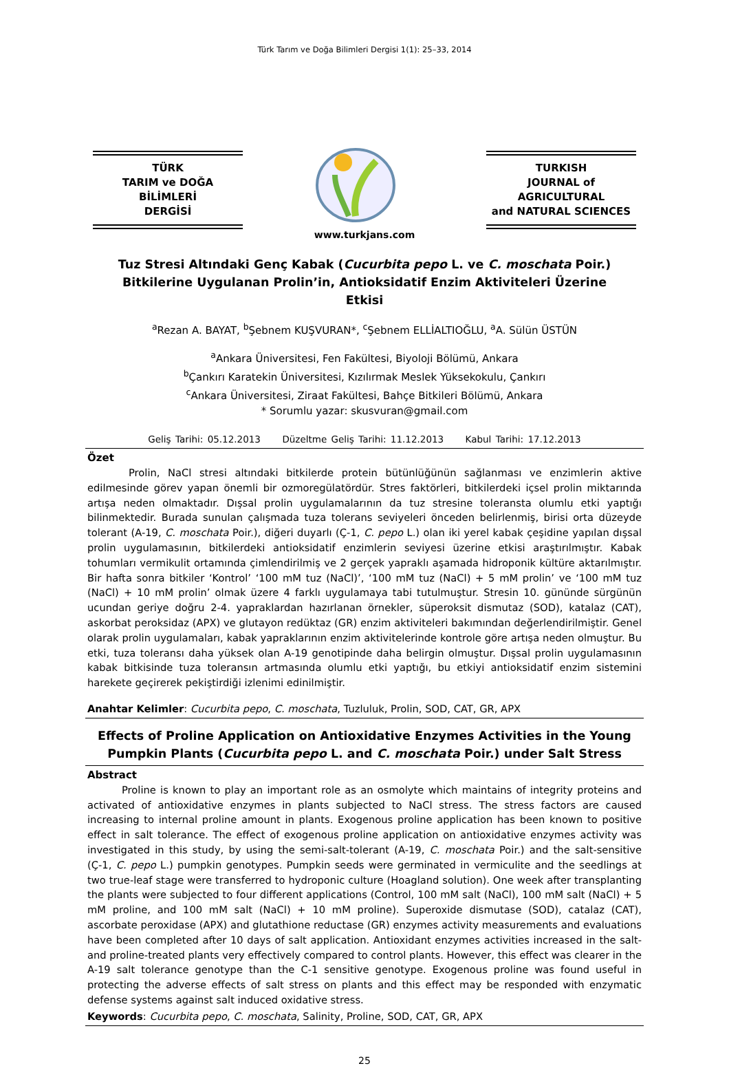Türk Tarım ve Doğa Bilimleri Dergisi 1(1): 25–33, 2014
TÜRK
TARIM ve DOĞA BİLİMLERİ
DERGİSİ
www.turkjans.com
TURKISH
JOURNAL of AGRICULTURAL
and NATURAL SCIENCES
Tuz Stresi Altındaki Genç Kabak (Cucurbita pepo L. ve C. moschata Poir.) Bitkilerine Uygulanan Prolin’in, Antioksidatif Enzim Aktiviteleri Üzerine Etkisi
<sup>a</sup> Rezan A. BAYAT, <sup>b</sup>Şebnem KUŞVURAN*, <sup>c</sup>Şebnem ELLİALTIOĞLU, <sup>a</sup>A. Sülün ÜSTÜN
<sup>a</sup> Ankara Üniversitesi, Fen Fakültesi, Biyoloji Bölümü, Ankara
<sup>b</sup> Çankırı Karatekin Üniversitesi, Kızılırmak Meslek Yüksekokulu, Çankırı
<sup>c</sup> Ankara Üniversitesi, Ziraat Fakültesi, Bahçe Bitkileri Bölümü, Ankara
* Sorumlu yazar: skusvuran@gmail.com
Geliş Tarihi: 05.12.2013 Düzeltme Geliş Tarihi: 11.12.2013 Kabul Tarihi: 17.12.2013
Özet
Prolin, NaCl stresi altındaki bitkilerde protein bütünlüğünün sağlanması ve enzimlerin aktive edilmesinde görev yapan önemli bir ozmoregülatördür. Stres faktörleri, bitkilerdeki içsel prolin miktarında artışa neden olmaktadır. Dışsal prolin uygulamalarının da tuz stresine toleransta olumlu etki yaptığı bilinmektedir. Burada sunulan çalışmada tuza tolerans seviyeleri önceden belirlenmiş, birisi orta düzeyde tolerant (A-19, C. moschata Poir.), diğeri duyarlı (Ç-1, C. pepo L.) olan iki yerel kabak çeşidine yapılan dışsal prolin uygulamasının, bitkilerdeki antioksidatif enzimlerin seviyesi üzerine etkisi araştırılmıştır. Kabak tohumları vermikulit ortamında çimlendirilmiş ve 2 gerçek yapraklı aşamada hidroponik kültüre aktarılmıştır. Bir hafta sonra bitkiler ‘Kontrol’ ‘100 mM tuz (NaCl)’, ‘100 mM tuz (NaCl) + 5 mM prolin’ ve ‘100 mM tuz (NaCl) + 10 mM prolin’ olmak üzere 4 farklı uygulamaya tabi tutulmuştur. Stresin 10. gününde sürgünün ucundan geriye doğru 2-4. yapraklardan hazırlanan örnekler, süperoksit dismutaz (SOD), katalaz (CAT), askorbat peroksidaz (APX) ve glutayon redüktaz (GR) enzim aktiviteleri bakımından değerlendirilmiştir. Genel olarak prolin uygulamaları, kabak yapraklarının enzim aktivitelerinde kontrole göre artışa neden olmuştur. Bu etki, tuza toleransı daha yüksek olan A-19 genotipinde daha belirgin olmuştur. Dışsal prolin uygulamasının kabak bitkisinde tuza toleransın artmasında olumlu etki yaptığı, bu etkiyi antioksidatif enzim sistemini harekete geçirerek pekiştirdiği izlenimi edinilmiştir.
Anahtar Kelimler: Cucurbita pepo, C. moschata, Tuzluluk, Prolin, SOD, CAT, GR, APX
Effects of Proline Application on Antioxidative Enzymes Activities in the Young Pumpkin Plants (Cucurbita pepo L. and C. moschata Poir.) under Salt Stress
Abstract
Proline is known to play an important role as an osmolyte which maintains of integrity proteins and activated of antioxidative enzymes in plants subjected to NaCl stress. The stress factors are caused increasing to internal proline amount in plants. Exogenous proline application has been known to positive effect in salt tolerance. The effect of exogenous proline application on antioxidative enzymes activity was investigated in this study, by using the semi-salt-tolerant (A-19, C. moschata Poir.) and the salt-sensitive (Ç-1, C. pepo L.) pumpkin genotypes. Pumpkin seeds were germinated in vermiculite and the seedlings at two true-leaf stage were transferred to hydroponic culture (Hoagland solution). One week after transplanting the plants were subjected to four different applications (Control, 100 mM salt (NaCl), 100 mM salt (NaCl) + 5 mM proline, and 100 mM salt (NaCl) + 10 mM proline). Superoxide dismutase (SOD), catalaz (CAT), ascorbate peroxidase (APX) and glutathione reductase (GR) enzymes activity measurements and evaluations have been completed after 10 days of salt application. Antioxidant enzymes activities increased in the salt- and proline-treated plants very effectively compared to control plants. However, this effect was clearer in the A-19 salt tolerance genotype than the C-1 sensitive genotype. Exogenous proline was found useful in protecting the adverse effects of salt stress on plants and this effect may be responded with enzymatic defense systems against salt induced oxidative stress.
Keywords: Cucurbita pepo, C. moschata, Salinity, Proline, SOD, CAT, GR, APX
25